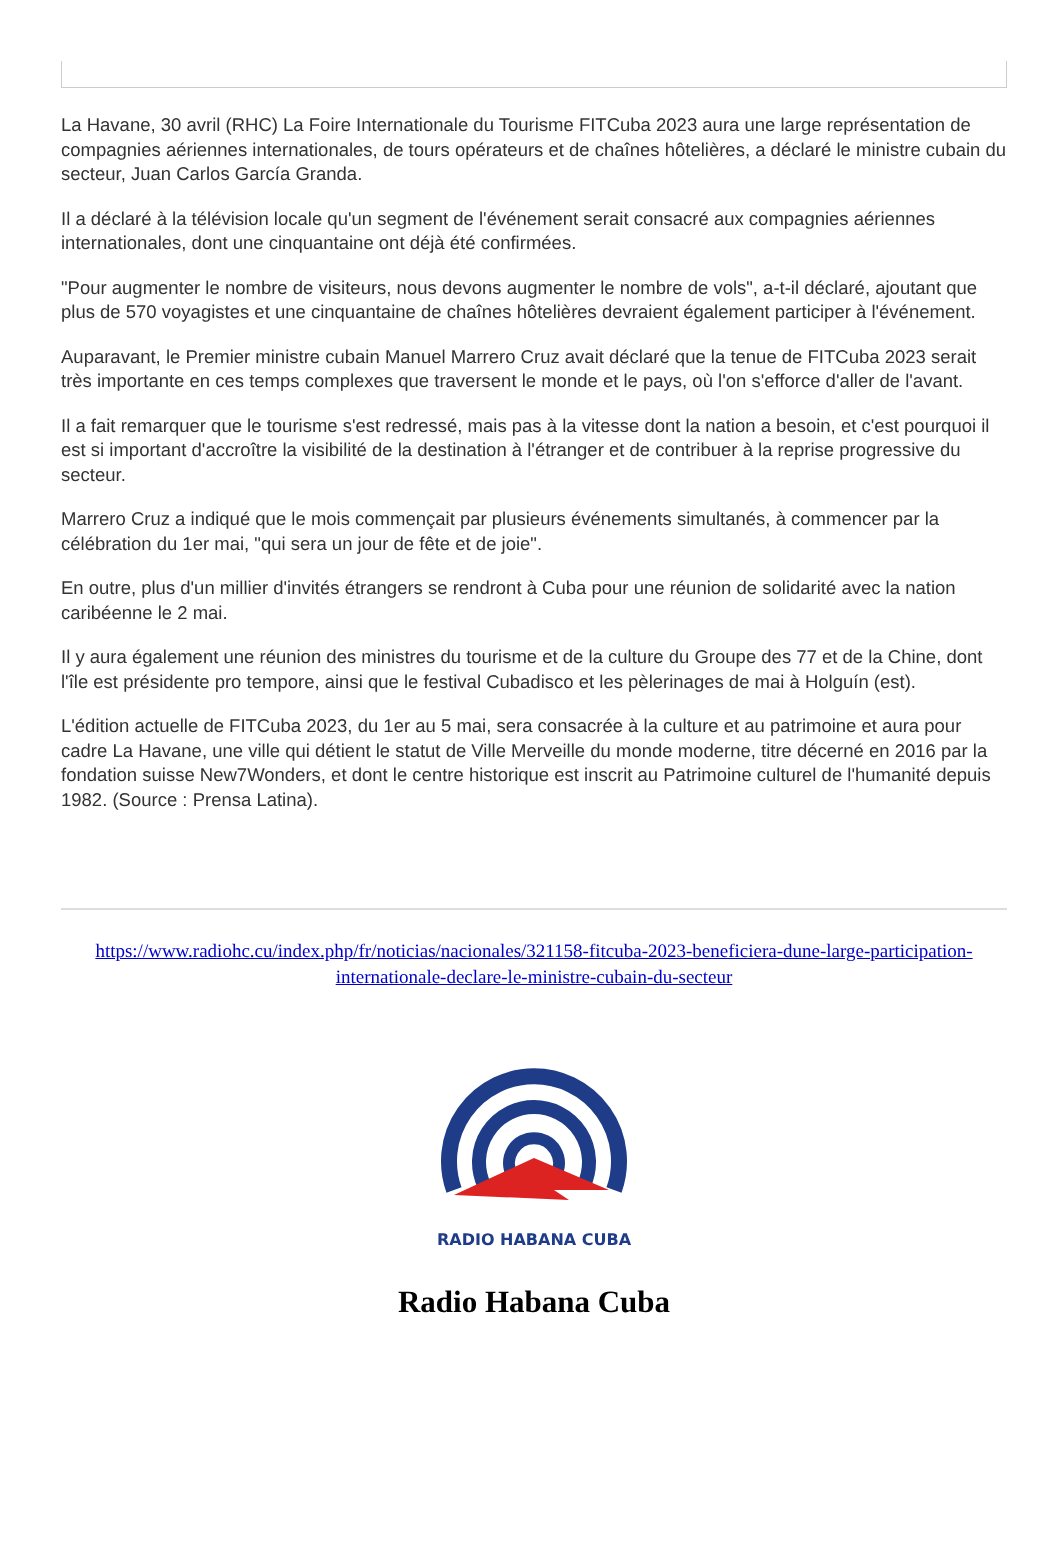La Havane, 30 avril (RHC) La Foire Internationale du Tourisme FITCuba 2023 aura une large représentation de compagnies aériennes internationales, de tours opérateurs et de chaînes hôtelières, a déclaré le ministre cubain du secteur, Juan Carlos García Granda.
Il a déclaré à la télévision locale qu'un segment de l'événement serait consacré aux compagnies aériennes internationales, dont une cinquantaine ont déjà été confirmées.
"Pour augmenter le nombre de visiteurs, nous devons augmenter le nombre de vols", a-t-il déclaré, ajoutant que plus de 570 voyagistes et une cinquantaine de chaînes hôtelières devraient également participer à l'événement.
Auparavant, le Premier ministre cubain Manuel Marrero Cruz avait déclaré que la tenue de FITCuba 2023 serait très importante en ces temps complexes que traversent le monde et le pays, où l'on s'efforce d'aller de l'avant.
Il a fait remarquer que le tourisme s'est redressé, mais pas à la vitesse dont la nation a besoin, et c'est pourquoi il est si important d'accroître la visibilité de la destination à l'étranger et de contribuer à la reprise progressive du secteur.
Marrero Cruz a indiqué que le mois commençait par plusieurs événements simultanés, à commencer par la célébration du 1er mai, "qui sera un jour de fête et de joie".
En outre, plus d'un millier d'invités étrangers se rendront à Cuba pour une réunion de solidarité avec la nation caribéenne le 2 mai.
Il y aura également une réunion des ministres du tourisme et de la culture du Groupe des 77 et de la Chine, dont l'île est présidente pro tempore, ainsi que le festival Cubadisco et les pèlerinages de mai à Holguín (est).
L'édition actuelle de FITCuba 2023, du 1er au 5 mai, sera consacrée à la culture et au patrimoine et aura pour cadre La Havane, une ville qui détient le statut de Ville Merveille du monde moderne, titre décerné en 2016 par la fondation suisse New7Wonders, et dont le centre historique est inscrit au Patrimoine culturel de l'humanité depuis 1982. (Source : Prensa Latina).
https://www.radiohc.cu/index.php/fr/noticias/nacionales/321158-fitcuba-2023-beneficiera-dune-large-participation-internationale-declare-le-ministre-cubain-du-secteur
RADIO HABANA CUBA
Radio Habana Cuba